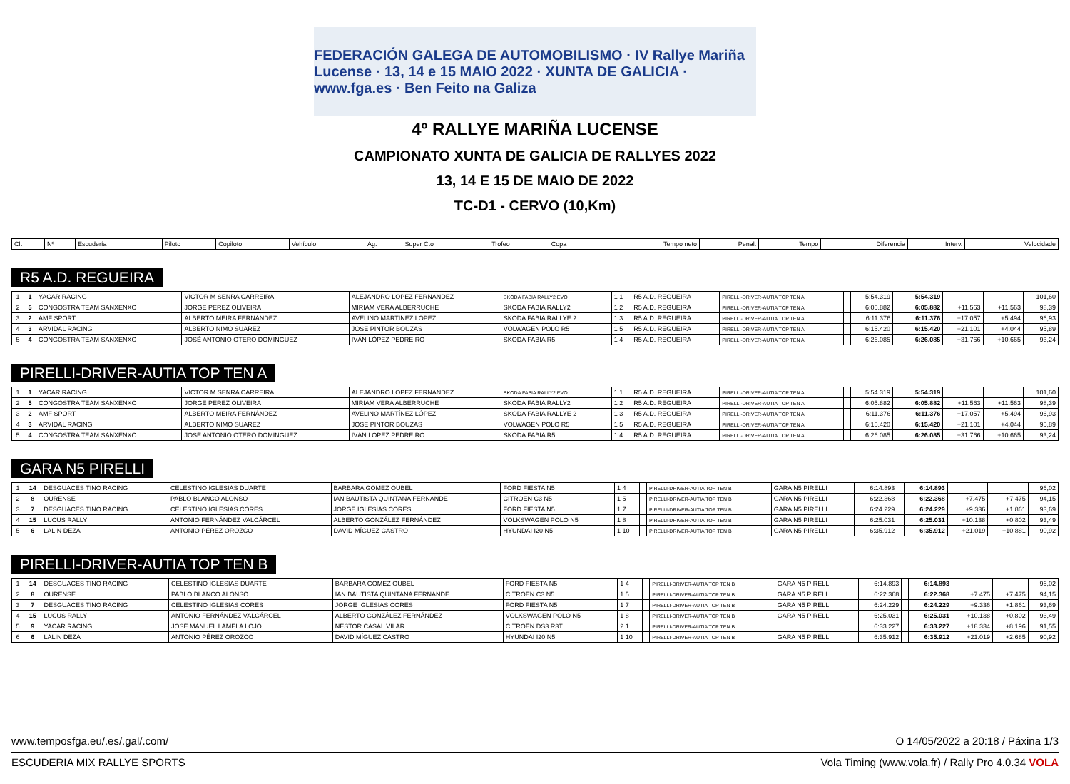FEDERACIÓN GALEGA DE AUTOMOBILISMO · IV Rallye Mariña Lucense · 13, 14 e 15 MAIO 2022 · XUNTA DE GALICIA · www.fga.es · Ben Feito na Galiza
4º RALLYE MARIÑA LUCENSE
CAMPIONATO XUNTA DE GALICIA DE RALLYES 2022
13, 14 E 15 DE MAIO DE 2022
TC-D1 - CERVO (10,Km)
| Clt | Nº | Escudería | Piloto | Copiloto | Vehículo | Ag. | Super Cto | Trofeo | Copa | Tempo neto | Penal. | Tempo | Diferencia | Interv. | Velocidade |
| --- | --- | --- | --- | --- | --- | --- | --- | --- | --- | --- | --- | --- | --- | --- | --- |
R5 A.D. REGUEIRA
| 1 | 1 | YACAR RACING | VICTOR M SENRA CARREIRA | ALEJANDRO LOPEZ FERNANDEZ | SKODA FABIA RALLY2 EVO | 1 1 | R5 A.D. REGUEIRA | PIRELLI-DRIVER-AUTIA TOP TEN A | | 5:54.319 | | 5:54.319 | | | 101,60 |
| 2 | 5 | CONGOSTRA TEAM SANXENXO | JORGE PEREZ OLIVEIRA | MIRIAM VERA ALBERRUCHE | SKODA FABIA RALLY2 | 1 2 | R5 A.D. REGUEIRA | PIRELLI-DRIVER-AUTIA TOP TEN A | | 6:05.882 | | 6:05.882 | +11.563 | +11.563 | 98,39 |
| 3 | 2 | AMF SPORT | ALBERTO MEIRA FERNÁNDEZ | AVELINO MARTÍNEZ LÓPEZ | SKODA FABIA RALLYE 2 | 1 3 | R5 A.D. REGUEIRA | PIRELLI-DRIVER-AUTIA TOP TEN A | | 6:11.376 | | 6:11.376 | +17.057 | +5.494 | 96,93 |
| 4 | 3 | ARVIDAL RACING | ALBERTO NIMO SUAREZ | JOSE PINTOR BOUZAS | VOLWAGEN POLO R5 | 1 5 | R5 A.D. REGUEIRA | PIRELLI-DRIVER-AUTIA TOP TEN A | | 6:15.420 | | 6:15.420 | +21.101 | +4.044 | 95,89 |
| 5 | 4 | CONGOSTRA TEAM SANXENXO | JOSÉ ANTONIO OTERO DOMINGUEZ | IVÁN LÓPEZ PEDREIRO | SKODA FABIA R5 | 1 4 | R5 A.D. REGUEIRA | PIRELLI-DRIVER-AUTIA TOP TEN A | | 6:26.085 | | 6:26.085 | +31.766 | +10.665 | 93,24 |
PIRELLI-DRIVER-AUTIA TOP TEN A
| 1 | 1 | YACAR RACING | VICTOR M SENRA CARREIRA | ALEJANDRO LOPEZ FERNANDEZ | SKODA FABIA RALLY2 EVO | 1 1 | R5 A.D. REGUEIRA | PIRELLI-DRIVER-AUTIA TOP TEN A | | 5:54.319 | | 5:54.319 | | | 101,60 |
| 2 | 5 | CONGOSTRA TEAM SANXENXO | JORGE PEREZ OLIVEIRA | MIRIAM VERA ALBERRUCHE | SKODA FABIA RALLY2 | 1 2 | R5 A.D. REGUEIRA | PIRELLI-DRIVER-AUTIA TOP TEN A | | 6:05.882 | | 6:05.882 | +11.563 | +11.563 | 98,39 |
| 3 | 2 | AMF SPORT | ALBERTO MEIRA FERNÁNDEZ | AVELINO MARTÍNEZ LÓPEZ | SKODA FABIA RALLYE 2 | 1 3 | R5 A.D. REGUEIRA | PIRELLI-DRIVER-AUTIA TOP TEN A | | 6:11.376 | | 6:11.376 | +17.057 | +5.494 | 96,93 |
| 4 | 3 | ARVIDAL RACING | ALBERTO NIMO SUAREZ | JOSE PINTOR BOUZAS | VOLWAGEN POLO R5 | 1 5 | R5 A.D. REGUEIRA | PIRELLI-DRIVER-AUTIA TOP TEN A | | 6:15.420 | | 6:15.420 | +21.101 | +4.044 | 95,89 |
| 5 | 4 | CONGOSTRA TEAM SANXENXO | JOSÉ ANTONIO OTERO DOMINGUEZ | IVÁN LÓPEZ PEDREIRO | SKODA FABIA R5 | 1 4 | R5 A.D. REGUEIRA | PIRELLI-DRIVER-AUTIA TOP TEN A | | 6:26.085 | | 6:26.085 | +31.766 | +10.665 | 93,24 |
GARA N5 PIRELLI
| 1 | 14 | DESGUACES TINO RACING | CELESTINO IGLESIAS DUARTE | BARBARA GOMEZ OUBEL | FORD FIESTA N5 | 1 4 | | PIRELLI-DRIVER-AUTIA TOP TEN B | GARA N5 PIRELLI | 6:14.893 | | 6:14.893 | | | 96,02 |
| 2 | 8 | OURENSE | PABLO BLANCO ALONSO | IAN BAUTISTA QUINTANA FERNANDE | CITROEN C3 N5 | 1 5 | | PIRELLI-DRIVER-AUTIA TOP TEN B | GARA N5 PIRELLI | 6:22.368 | | 6:22.368 | +7.475 | +7.475 | 94,15 |
| 3 | 7 | DESGUACES TINO RACING | CELESTINO IGLESIAS CORES | JORGE IGLESIAS CORES | FORD FIESTA N5 | 1 7 | | PIRELLI-DRIVER-AUTIA TOP TEN B | GARA N5 PIRELLI | 6:24.229 | | 6:24.229 | +9.336 | +1.861 | 93,69 |
| 4 | 15 | LUCUS RALLY | ANTONIO FERNÁNDEZ VALCÁRCEL | ALBERTO GONZÁLEZ FERNÁNDEZ | VOLKSWAGEN POLO N5 | 1 8 | | PIRELLI-DRIVER-AUTIA TOP TEN B | GARA N5 PIRELLI | 6:25.031 | | 6:25.031 | +10.138 | +0.802 | 93,49 |
| 5 | 6 | LALIN DEZA | ANTONIO PÉREZ OROZCO | DAVID MÍGUEZ CASTRO | HYUNDAI I20 N5 | 1 10 | | PIRELLI-DRIVER-AUTIA TOP TEN B | GARA N5 PIRELLI | 6:35.912 | | 6:35.912 | +21.019 | +10.881 | 90,92 |
PIRELLI-DRIVER-AUTIA TOP TEN B
| 1 | 14 | DESGUACES TINO RACING | CELESTINO IGLESIAS DUARTE | BARBARA GOMEZ OUBEL | FORD FIESTA N5 | 1 4 | | PIRELLI-DRIVER-AUTIA TOP TEN B | GARA N5 PIRELLI | 6:14.893 | | 6:14.893 | | | 96,02 |
| 2 | 8 | OURENSE | PABLO BLANCO ALONSO | IAN BAUTISTA QUINTANA FERNANDE | CITROEN C3 N5 | 1 5 | | PIRELLI-DRIVER-AUTIA TOP TEN B | GARA N5 PIRELLI | 6:22.368 | | 6:22.368 | +7.475 | +7.475 | 94,15 |
| 3 | 7 | DESGUACES TINO RACING | CELESTINO IGLESIAS CORES | JORGE IGLESIAS CORES | FORD FIESTA N5 | 1 7 | | PIRELLI-DRIVER-AUTIA TOP TEN B | GARA N5 PIRELLI | 6:24.229 | | 6:24.229 | +9.336 | +1.861 | 93,69 |
| 4 | 15 | LUCUS RALLY | ANTONIO FERNÁNDEZ VALCÁRCEL | ALBERTO GONZÁLEZ FERNÁNDEZ | VOLKSWAGEN POLO N5 | 1 8 | | PIRELLI-DRIVER-AUTIA TOP TEN B | GARA N5 PIRELLI | 6:25.031 | | 6:25.031 | +10.138 | +0.802 | 93,49 |
| 5 | 9 | YACAR RACING | JOSÉ MANUEL LAMELA LOJO | NÉSTOR CASAL VILAR | CITROËN DS3 R3T | 2 1 | | PIRELLI-DRIVER-AUTIA TOP TEN B | | 6:33.227 | | 6:33.227 | +18.334 | +8.196 | 91,55 |
| 6 | 6 | LALIN DEZA | ANTONIO PÉREZ OROZCO | DAVID MÍGUEZ CASTRO | HYUNDAI I20 N5 | 1 10 | | PIRELLI-DRIVER-AUTIA TOP TEN B | GARA N5 PIRELLI | 6:35.912 | | 6:35.912 | +21.019 | +2.685 | 90,92 |
www.temposfga.eu/.es/.gal/.com/ O 14/05/2022 a 20:18 / Páxina 1/3
ESCUDERIA MIX RALLYE SPORTS Vola Timing (www.vola.fr) / Rally Pro 4.0.34 VOLA